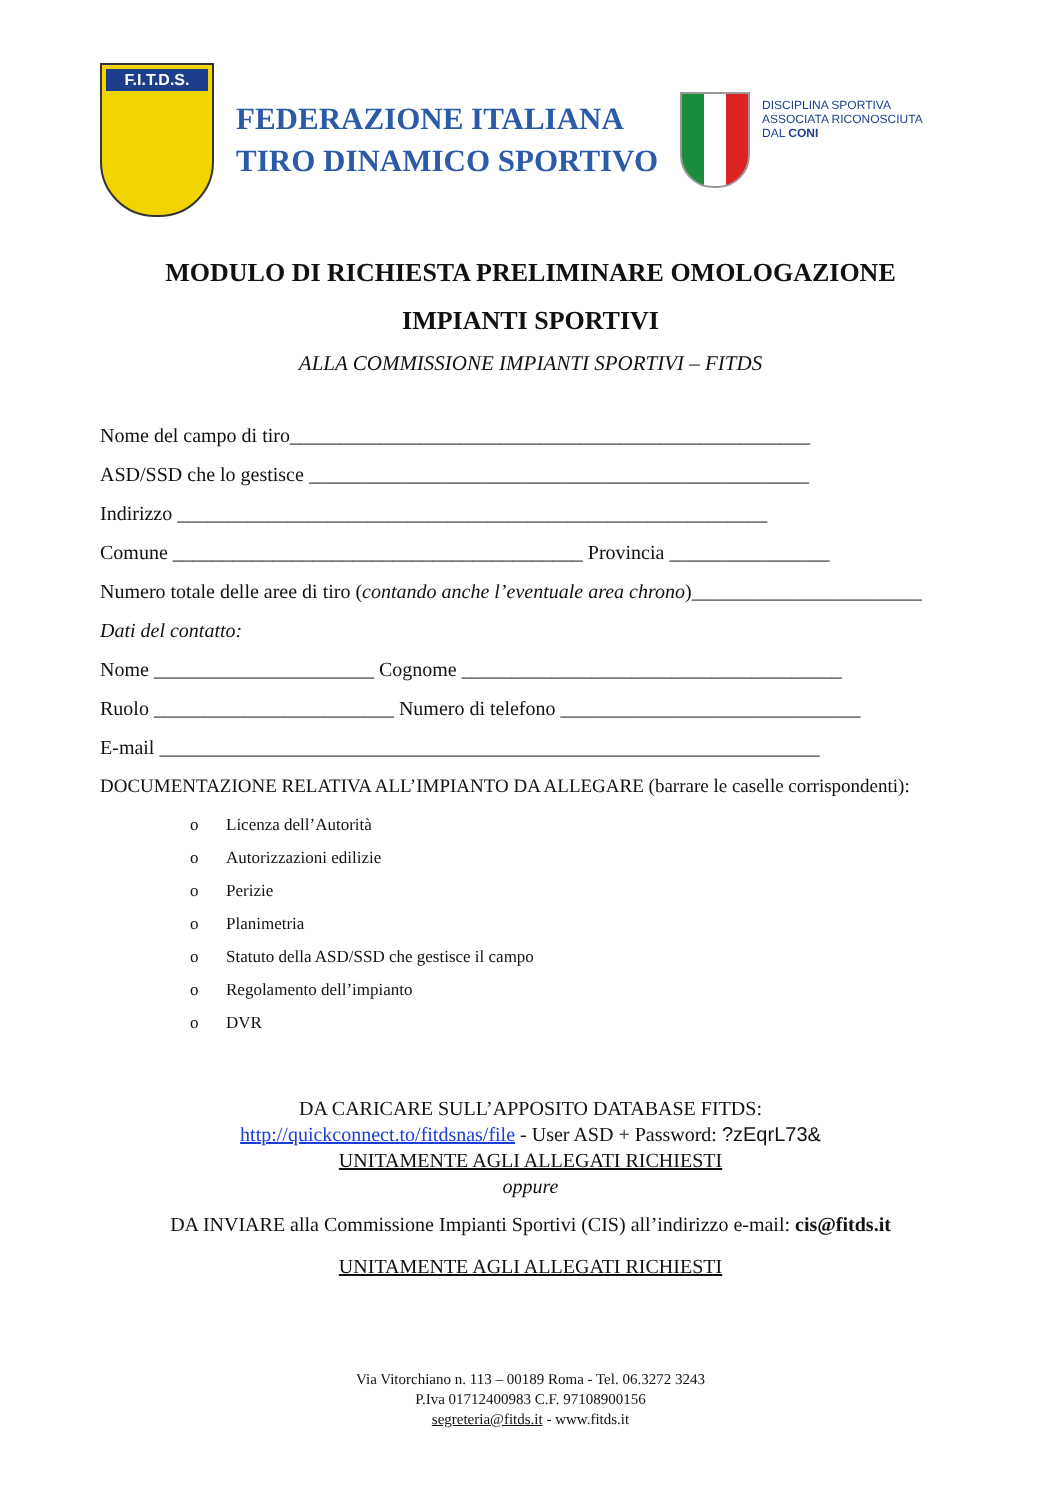F.I.T.D.S.
FEDERAZIONE ITALIANA
TIRO DINAMICO SPORTIVO
DISCIPLINA SPORTIVA
ASSOCIATA RICONOSCIUTA
DAL CONI
MODULO DI RICHIESTA PRELIMINARE OMOLOGAZIONE
IMPIANTI SPORTIVI
ALLA COMMISSIONE IMPIANTI SPORTIVI – FITDS
Nome del campo di tiro____________________________________________________
ASD/SSD che lo gestisce __________________________________________________
Indirizzo ___________________________________________________________
Comune _________________________________________ Provincia ________________
Numero totale delle aree di tiro (contando anche l’eventuale area chrono)_______________________
Dati del contatto:
Nome ______________________ Cognome ______________________________________
Ruolo ________________________ Numero di telefono ______________________________
E-mail __________________________________________________________________
DOCUMENTAZIONE RELATIVA ALL’IMPIANTO DA ALLEGARE (barrare le caselle corrispondenti):
o Licenza dell’Autorità
o Autorizzazioni edilizie
o Perizie
o Planimetria
o Statuto della ASD/SSD che gestisce il campo
o Regolamento dell’impianto
o DVR
DA CARICARE SULL’APPOSITO DATABASE FITDS:
http://quickconnect.to/fitdsnas/file - User ASD + Password: ?zEqrL73&
UNITAMENTE AGLI ALLEGATI RICHIESTI
oppure
DA INVIARE alla Commissione Impianti Sportivi (CIS) all’indirizzo e-mail: cis@fitds.it
UNITAMENTE AGLI ALLEGATI RICHIESTI
Via Vitorchiano n. 113 – 00189 Roma - Tel. 06.3272 3243
P.Iva 01712400983 C.F. 97108900156
segreteria@fitds.it - www.fitds.it